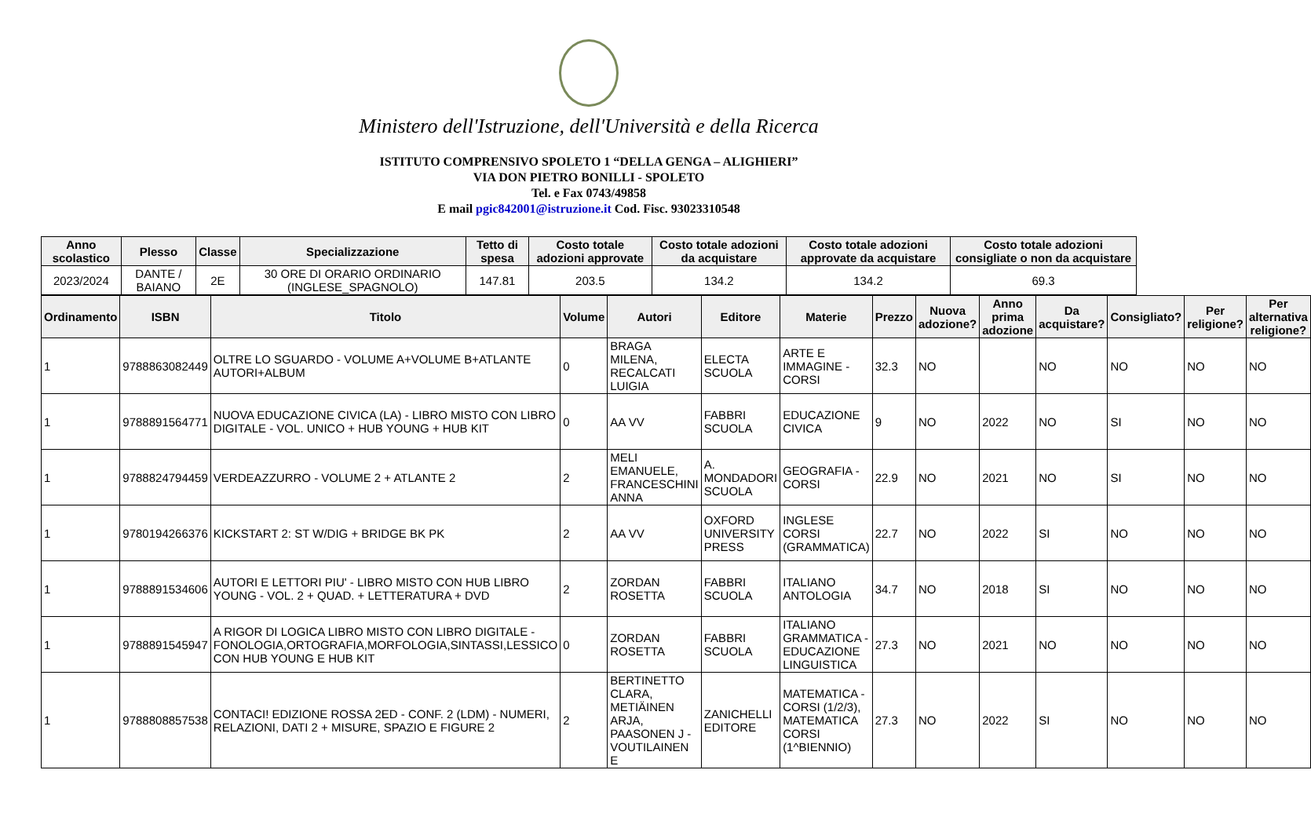Ministero dell'Istruzione, dell'Università e della Ricerca
ISTITUTO COMPRENSIVO SPOLETO 1 “DELLA GENGA – ALIGHIERI”
VIA DON PIETRO BONILLI - SPOLETO
Tel. e Fax 0743/49858
E mail pgic842001@istruzione.it Cod. Fisc. 93023310548
| Anno scolastico | Plesso | Classe | Specializzazione | Tetto di spesa | Costo totale adozioni approvate | Costo totale adozioni da acquistare | Costo totale adozioni approvate da acquistare | Costo totale adozioni consigliate o non da acquistare |
| --- | --- | --- | --- | --- | --- | --- | --- | --- |
| 2023/2024 | DANTE / BAIANO | 2E | 30 ORE DI ORARIO ORDINARIO (INGLESE_SPAGNOLO) | 147.81 | 203.5 | 134.2 | 134.2 | 69.3 |
| Ordinamento | ISBN | Titolo | Volume | Autori | Editore | Materie | Prezzo | Nuova adozione? | Anno prima adozione | Da acquistare? | Consigliato? | Per religione? | Per alternativa religione? |
| --- | --- | --- | --- | --- | --- | --- | --- | --- | --- | --- | --- | --- | --- |
| 1 | 9788863082449 | OLTRE LO SGUARDO - VOLUME A+VOLUME B+ATLANTE AUTORI+ALBUM | 0 | BRAGA MILENA, RECALCATI LUIGIA | ELECTA SCUOLA | ARTE E IMMAGINE - CORSI | 32.3 | NO | | NO | NO | NO | NO |
| 1 | 9788891564771 | NUOVA EDUCAZIONE CIVICA (LA) - LIBRO MISTO CON LIBRO DIGITALE - VOL. UNICO + HUB YOUNG + HUB KIT | 0 | AA VV | FABBRI SCUOLA | EDUCAZIONE CIVICA | 9 | NO | 2022 | NO | SI | NO | NO |
| 1 | 9788824794459 | VERDEAZZURRO - VOLUME 2 + ATLANTE 2 | 2 | MELI EMANUELE, FRANCESCHINI ANNA | A. MONDADORI SCUOLA | GEOGRAFIA - CORSI | 22.9 | NO | 2021 | NO | SI | NO | NO |
| 1 | 9780194266376 | KICKSTART 2: ST W/DIG + BRIDGE BK PK | 2 | AA VV | OXFORD UNIVERSITY PRESS | INGLESE CORSI (GRAMMATICA) | 22.7 | NO | 2022 | SI | NO | NO | NO |
| 1 | 9788891534606 | AUTORI E LETTORI PIU' - LIBRO MISTO CON HUB LIBRO YOUNG - VOL. 2 + QUAD. + LETTERATURA + DVD | 2 | ZORDAN ROSETTA | FABBRI SCUOLA | ITALIANO ANTOLOGIA | 34.7 | NO | 2018 | SI | NO | NO | NO |
| 1 | 9788891545947 | A RIGOR DI LOGICA LIBRO MISTO CON LIBRO DIGITALE - FONOLOGIA,ORTOGRAFIA,MORFOLOGIA,SINTASSI,LESSICO CON HUB YOUNG E HUB KIT | 0 | ZORDAN ROSETTA | FABBRI SCUOLA | ITALIANO GRAMMATICA - EDUCAZIONE LINGUISTICA | 27.3 | NO | 2021 | NO | NO | NO | NO |
| 1 | 9788808857538 | CONTACI! EDIZIONE ROSSA 2ED - CONF. 2 (LDM) - NUMERI, RELAZIONI, DATI 2 + MISURE, SPAZIO E FIGURE 2 | 2 | BERTINETTO CLARA, METIÄINEN ARJA, PAASONEN J - VOUTILAINEN E | ZANICHELLI EDITORE | MATEMATICA - CORSI (1/2/3), MATEMATICA CORSI (1^BIENNIO) | 27.3 | NO | 2022 | SI | NO | NO | NO |